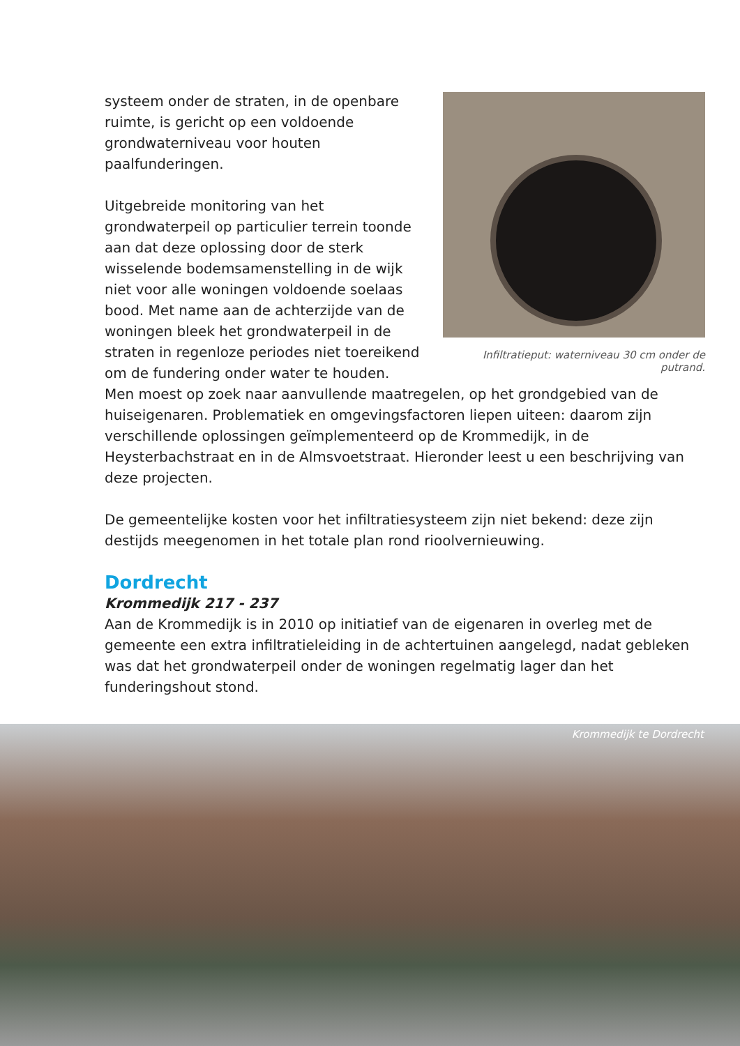Infiltratieput: waterniveau 30 cm onder de putrand.
systeem onder de straten, in de openbare ruimte, is gericht op een voldoende grondwaterniveau voor houten paalfunderingen.
Uitgebreide monitoring van het grondwaterpeil op particulier terrein toonde aan dat deze oplossing door de sterk wisselende bodemsamenstelling in de wijk niet voor alle woningen voldoende soelaas bood. Met name aan de achterzijde van de woningen bleek het grondwaterpeil in de straten in regenloze periodes niet toereikend om de fundering onder water te houden. Men moest op zoek naar aanvullende maatregelen, op het grondgebied van de huiseigenaren. Problematiek en omgevingsfactoren liepen uiteen: daarom zijn verschillende oplossingen geïmplementeerd op de Krommedijk, in de Heysterbachstraat en in de Almsvoetstraat. Hieronder leest u een beschrijving van deze projecten.
De gemeentelijke kosten voor het infiltratiesysteem zijn niet bekend: deze zijn destijds meegenomen in het totale plan rond rioolvernieuwing.
Dordrecht
Krommedijk 217 - 237
Aan de Krommedijk is in 2010 op initiatief van de eigenaren in overleg met de gemeente een extra infiltratieleiding in de achtertuinen aangelegd, nadat gebleken was dat het grondwaterpeil onder de woningen regelmatig lager dan het funderingshout stond.
Krommedijk te Dordrecht